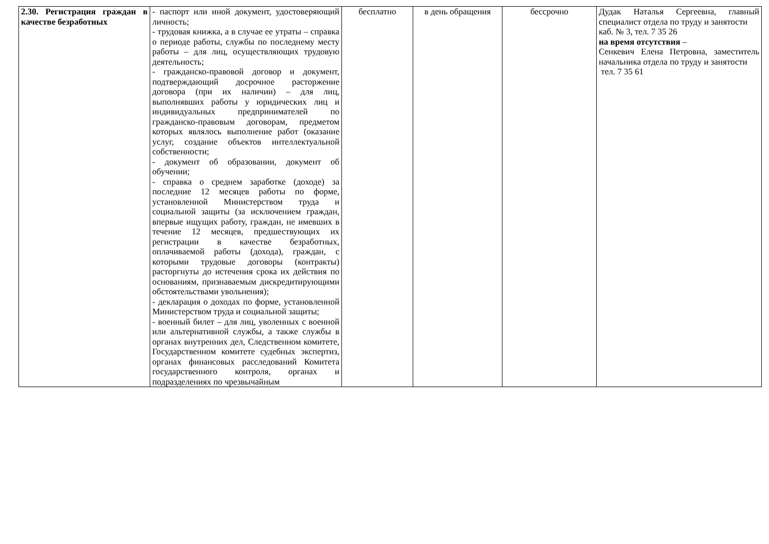| 2.30. Регистрация граждан в качестве безработных | - паспорт или иной документ, удостоверяющий личность; - трудовая книжка, а в случае ее утраты – справка о периоде работы, службы по последнему месту работы – для лиц, осуществляющих трудовую деятельность; - гражданско-правовой договор и документ, подтверждающий досрочное расторжение договора (при их наличии) – для лиц, выполнявших работы у юридических лиц и индивидуальных предпринимателей по гражданско-правовым договорам, предметом которых являлось выполнение работ (оказание услуг, создание объектов интеллектуальной собственности; - документ об образовании, документ об обучении; - справка о среднем заработке (доходе) за последние 12 месяцев работы по форме, установленной Министерством труда и социальной защиты (за исключением граждан, впервые ищущих работу, граждан, не имевших в течение 12 месяцев, предшествующих их регистрации в качестве безработных, оплачиваемой работы (дохода), граждан, с которыми трудовые договоры (контракты) расторгнуты до истечения срока их действия по основаниям, признаваемым дискредитирующими обстоятельствами увольнения); - декларация о доходах по форме, установленной Министерством труда и социальной защиты; - военный билет – для лиц, уволенных с военной или альтернативной службы, а также службы в органах внутренних дел, Следственном комитете, Государственном комитете судебных экспертиз, органах финансовых расследований Комитета государственного контроля, органах и подразделениях по чрезвычайным | бесплатно | в день обращения | бессрочно | Дудак Наталья Сергеевна, главный специалист отдела по труду и занятости каб. № 3, тел. 7 35 26 на время отсутствия – Сенкевич Елена Петровна, заместитель начальника отдела по труду и занятости тел. 7 35 61 |